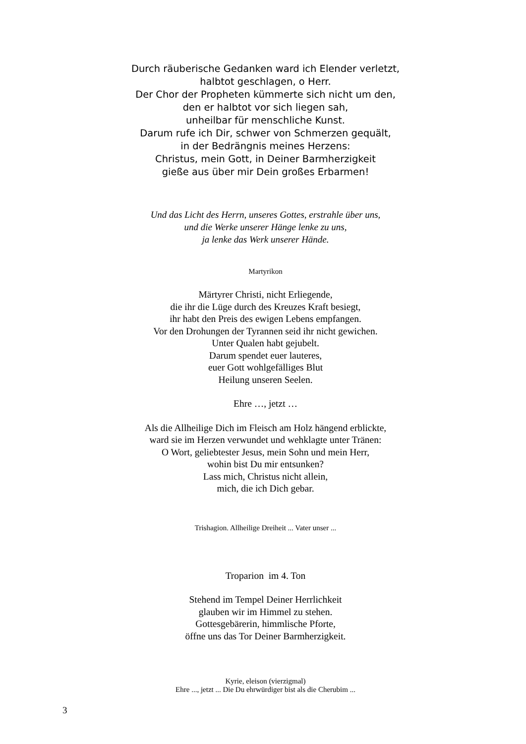Durch räuberische Gedanken ward ich Elender verletzt,
halbtot geschlagen, o Herr.
Der Chor der Propheten kümmerte sich nicht um den,
den er halbtot vor sich liegen sah,
unheilbar für menschliche Kunst.
Darum rufe ich Dir, schwer von Schmerzen gequält,
in der Bedrängnis meines Herzens:
Christus, mein Gott, in Deiner Barmherzigkeit
gieße aus über mir Dein großes Erbarmen!
Und das Licht des Herrn, unseres Gottes, erstrahle über uns,
und die Werke unserer Hänge lenke zu uns,
ja lenke das Werk unserer Hände.
Martyrikon
Märtyrer Christi, nicht Erliegende,
die ihr die Lüge durch des Kreuzes Kraft besiegt,
ihr habt den Preis des ewigen Lebens empfangen.
Vor den Drohungen der Tyrannen seid ihr nicht gewichen.
Unter Qualen habt gejubelt.
Darum spendet euer lauteres,
euer Gott wohlgefälliges Blut
Heilung unseren Seelen.
Ehre …, jetzt …
Als die Allheilige Dich im Fleisch am Holz hängend erblickte,
ward sie im Herzen verwundet und wehklagte unter Tränen:
O Wort, geliebtester Jesus, mein Sohn und mein Herr,
wohin bist Du mir entsunken?
Lass mich, Christus nicht allein,
mich, die ich Dich gebar.
Trishagion. Allheilige Dreiheit ... Vater unser ...
Troparion im 4. Ton
Stehend im Tempel Deiner Herrlichkeit
glauben wir im Himmel zu stehen.
Gottesgebärerin, himmlische Pforte,
öffne uns das Tor Deiner Barmherzigkeit.
Kyrie, eleison (vierzigmal)
Ehre ..., jetzt ... Die Du ehrwürdiger bist als die Cherubim ...
3